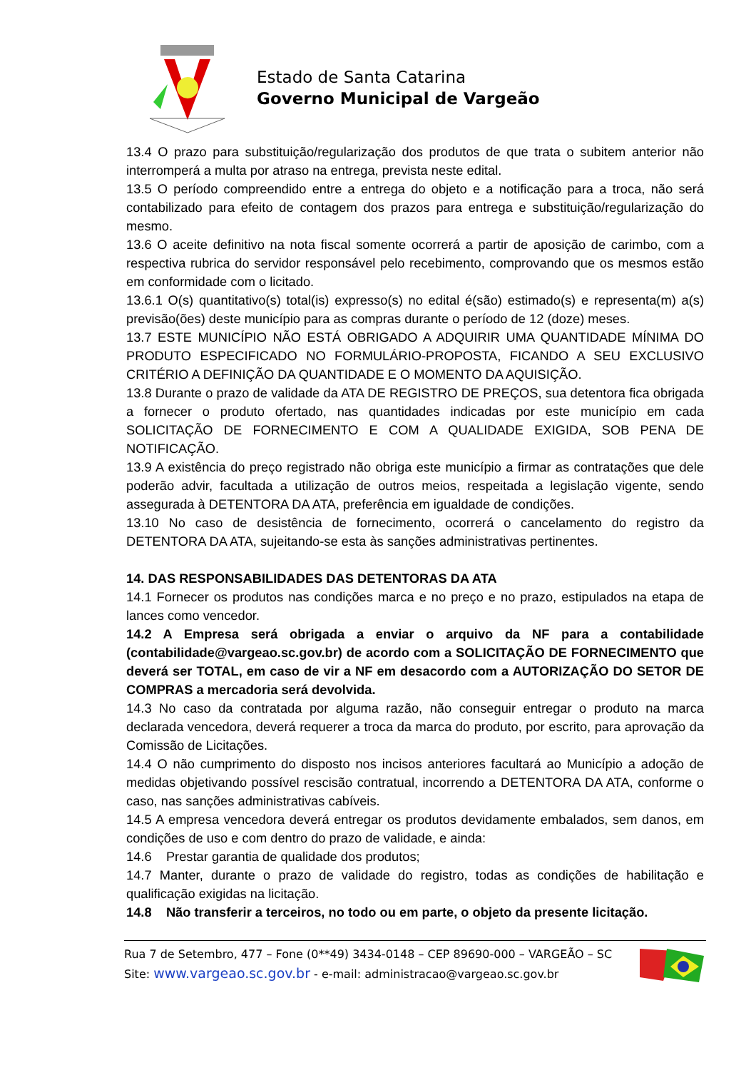Estado de Santa Catarina
Governo Municipal de Vargeão
13.4 O prazo para substituição/regularização dos produtos de que trata o subitem anterior não interromperá a multa por atraso na entrega, prevista neste edital.
13.5 O período compreendido entre a entrega do objeto e a notificação para a troca, não será contabilizado para efeito de contagem dos prazos para entrega e substituição/regularização do mesmo.
13.6 O aceite definitivo na nota fiscal somente ocorrerá a partir de aposição de carimbo, com a respectiva rubrica do servidor responsável pelo recebimento, comprovando que os mesmos estão em conformidade com o licitado.
13.6.1 O(s) quantitativo(s) total(is) expresso(s) no edital é(são) estimado(s) e representa(m) a(s) previsão(ões) deste município para as compras durante o período de 12 (doze) meses.
13.7 ESTE MUNICÍPIO NÃO ESTÁ OBRIGADO A ADQUIRIR UMA QUANTIDADE MÍNIMA DO PRODUTO ESPECIFICADO NO FORMULÁRIO-PROPOSTA, FICANDO A SEU EXCLUSIVO CRITÉRIO A DEFINIÇÃO DA QUANTIDADE E O MOMENTO DA AQUISIÇÃO.
13.8 Durante o prazo de validade da ATA DE REGISTRO DE PREÇOS, sua detentora fica obrigada a fornecer o produto ofertado, nas quantidades indicadas por este município em cada SOLICITAÇÃO DE FORNECIMENTO E COM A QUALIDADE EXIGIDA, SOB PENA DE NOTIFICAÇÃO.
13.9 A existência do preço registrado não obriga este município a firmar as contratações que dele poderão advir, facultada a utilização de outros meios, respeitada a legislação vigente, sendo assegurada à DETENTORA DA ATA, preferência em igualdade de condições.
13.10 No caso de desistência de fornecimento, ocorrerá o cancelamento do registro da DETENTORA DA ATA, sujeitando-se esta às sanções administrativas pertinentes.
14. DAS RESPONSABILIDADES DAS DETENTORAS DA ATA
14.1 Fornecer os produtos nas condições marca e no preço e no prazo, estipulados na etapa de lances como vencedor.
14.2 A Empresa será obrigada a enviar o arquivo da NF para a contabilidade (contabilidade@vargeao.sc.gov.br) de acordo com a SOLICITAÇÃO DE FORNECIMENTO que deverá ser TOTAL, em caso de vir a NF em desacordo com a AUTORIZAÇÃO DO SETOR DE COMPRAS a mercadoria será devolvida.
14.3 No caso da contratada por alguma razão, não conseguir entregar o produto na marca declarada vencedora, deverá requerer a troca da marca do produto, por escrito, para aprovação da Comissão de Licitações.
14.4 O não cumprimento do disposto nos incisos anteriores facultará ao Município a adoção de medidas objetivando possível rescisão contratual, incorrendo a DETENTORA DA ATA, conforme o caso, nas sanções administrativas cabíveis.
14.5 A empresa vencedora deverá entregar os produtos devidamente embalados, sem danos, em condições de uso e com dentro do prazo de validade, e ainda:
14.6 Prestar garantia de qualidade dos produtos;
14.7 Manter, durante o prazo de validade do registro, todas as condições de habilitação e qualificação exigidas na licitação.
14.8 Não transferir a terceiros, no todo ou em parte, o objeto da presente licitação.
Rua 7 de Setembro, 477 – Fone (0**49) 3434-0148 – CEP 89690-000 – VARGEÃO – SC
Site: www.vargeao.sc.gov.br - e-mail: administracao@vargeao.sc.gov.br